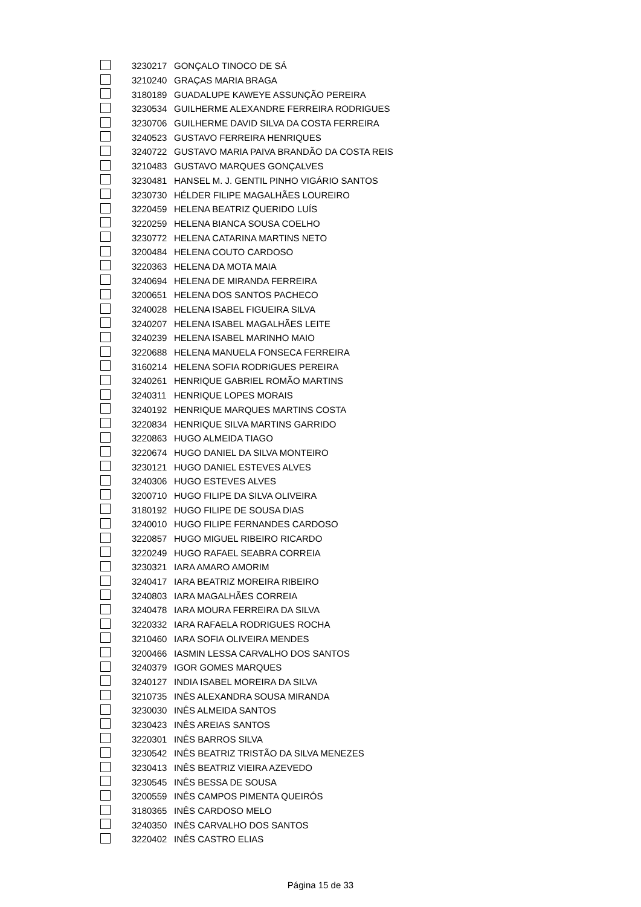| | 3230217 | GONÇALO TINOCO DE SÁ |
| | 3210240 | GRAÇAS MARIA BRAGA |
| | 3180189 | GUADALUPE KAWEYE ASSUNÇÃO PEREIRA |
| | 3230534 | GUILHERME ALEXANDRE FERREIRA RODRIGUES |
| | 3230706 | GUILHERME DAVID SILVA DA COSTA FERREIRA |
| | 3240523 | GUSTAVO FERREIRA HENRIQUES |
| | 3240722 | GUSTAVO MARIA PAIVA BRANDÃO DA COSTA REIS |
| | 3210483 | GUSTAVO MARQUES GONÇALVES |
| | 3230481 | HANSEL M. J. GENTIL PINHO VIGÁRIO SANTOS |
| | 3230730 | HÉLDER FILIPE MAGALHÃES LOUREIRO |
| | 3220459 | HELENA BEATRIZ QUERIDO LUÍS |
| | 3220259 | HELENA BIANCA SOUSA COELHO |
| | 3230772 | HELENA CATARINA MARTINS NETO |
| | 3200484 | HELENA COUTO CARDOSO |
| | 3220363 | HELENA DA MOTA MAIA |
| | 3240694 | HELENA DE MIRANDA FERREIRA |
| | 3200651 | HELENA DOS SANTOS PACHECO |
| | 3240028 | HELENA ISABEL FIGUEIRA SILVA |
| | 3240207 | HELENA ISABEL MAGALHÃES LEITE |
| | 3240239 | HELENA ISABEL MARINHO MAIO |
| | 3220688 | HELENA MANUELA FONSECA FERREIRA |
| | 3160214 | HELENA SOFIA RODRIGUES PEREIRA |
| | 3240261 | HENRIQUE GABRIEL ROMÃO MARTINS |
| | 3240311 | HENRIQUE LOPES MORAIS |
| | 3240192 | HENRIQUE MARQUES MARTINS COSTA |
| | 3220834 | HENRIQUE SILVA MARTINS GARRIDO |
| | 3220863 | HUGO ALMEIDA TIAGO |
| | 3220674 | HUGO DANIEL DA SILVA MONTEIRO |
| | 3230121 | HUGO DANIEL ESTEVES ALVES |
| | 3240306 | HUGO ESTEVES ALVES |
| | 3200710 | HUGO FILIPE DA SILVA OLIVEIRA |
| | 3180192 | HUGO FILIPE DE SOUSA DIAS |
| | 3240010 | HUGO FILIPE FERNANDES CARDOSO |
| | 3220857 | HUGO MIGUEL RIBEIRO RICARDO |
| | 3220249 | HUGO RAFAEL SEABRA CORREIA |
| | 3230321 | IARA AMARO AMORIM |
| | 3240417 | IARA BEATRIZ MOREIRA RIBEIRO |
| | 3240803 | IARA MAGALHÃES CORREIA |
| | 3240478 | IARA MOURA FERREIRA DA SILVA |
| | 3220332 | IARA RAFAELA RODRIGUES ROCHA |
| | 3210460 | IARA SOFIA OLIVEIRA MENDES |
| | 3200466 | IASMIN LESSA CARVALHO DOS SANTOS |
| | 3240379 | IGOR GOMES MARQUES |
| | 3240127 | INDIA ISABEL MOREIRA DA SILVA |
| | 3210735 | INÊS ALEXANDRA SOUSA MIRANDA |
| | 3230030 | INÊS ALMEIDA SANTOS |
| | 3230423 | INÊS AREIAS SANTOS |
| | 3220301 | INÊS BARROS SILVA |
| | 3230542 | INÊS BEATRIZ TRISTÃO DA SILVA MENEZES |
| | 3230413 | INÊS BEATRIZ VIEIRA AZEVEDO |
| | 3230545 | INÊS BESSA DE SOUSA |
| | 3200559 | INÊS CAMPOS PIMENTA QUEIRÓS |
| | 3180365 | INÊS CARDOSO MELO |
| | 3240350 | INÊS CARVALHO DOS SANTOS |
| | 3220402 | INÊS CASTRO ELIAS |
Página 15 de 33